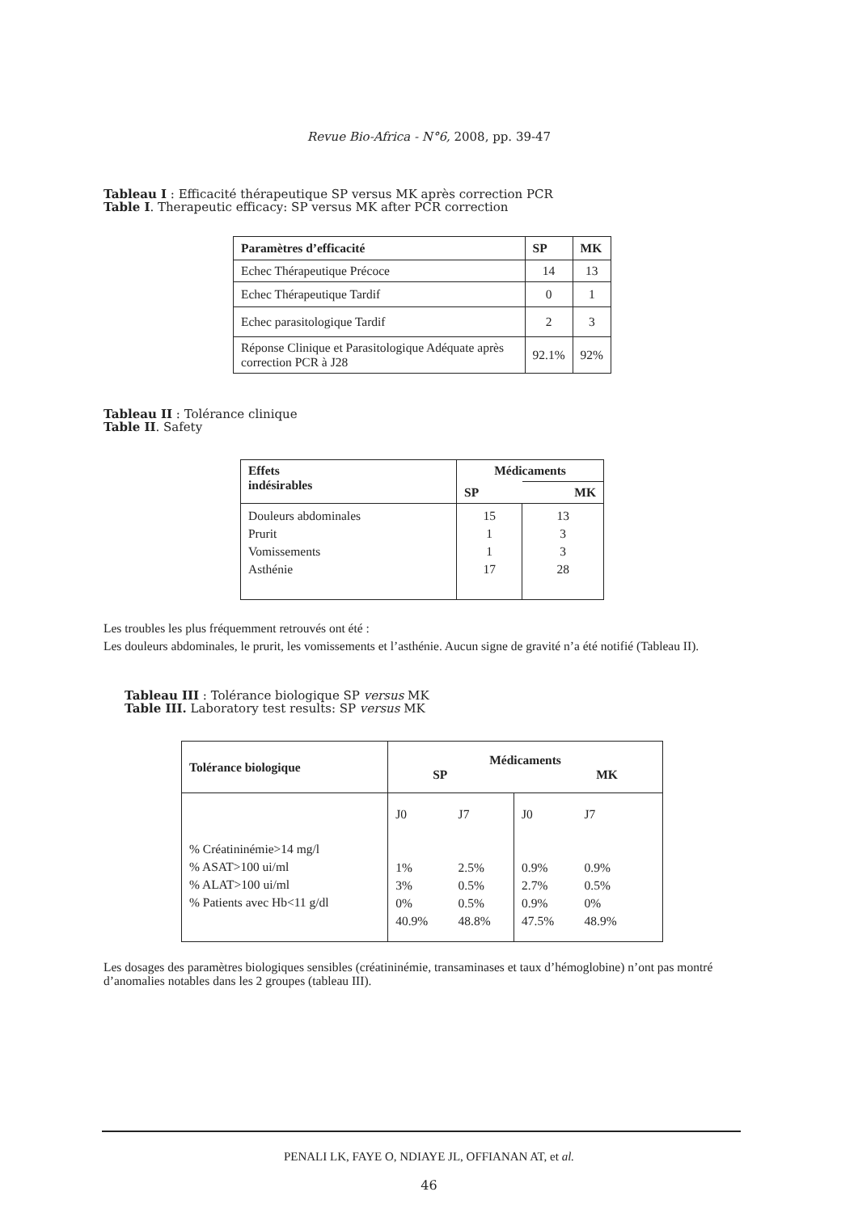Revue Bio-Africa - N°6, 2008, pp. 39-47
Tableau I : Efficacité thérapeutique SP versus MK après correction PCR
Table I. Therapeutic efficacy: SP versus MK after PCR correction
| Paramètres d’efficacité | SP | MK |
| --- | --- | --- |
| Echec Thérapeutique Précoce | 14 | 13 |
| Echec Thérapeutique Tardif | 0 | 1 |
| Echec parasitologique Tardif | 2 | 3 |
| Réponse Clinique et Parasitologique Adéquate après correction PCR à J28 | 92.1% | 92% |
Tableau II : Tolérance clinique
Table II. Safety
| Effets indésirables | Médicaments | |
| --- | --- | --- |
| | SP | MK |
| Douleurs abdominales Prurit Vomissements Asthénie | 15 1 1 17 | 13 3 3 28 |
Les troubles les plus fréquemment retrouvés ont été :
Les douleurs abdominales, le prurit, les vomissements et l’asthénie. Aucun signe de gravité n’a été notifié (Tableau II).
Tableau III : Tolérance biologique SP versus MK
Table III. Laboratory test results: SP versus MK
| Tolérance biologique | Médicaments SP MK | | | |
| --- | --- | --- | --- | --- |
| % Créatininémie>14 mg/l % ASAT>100 ui/ml % ALAT>100 ui/ml % Patients avec Hb<11 g/dl | J0 1% 3% 0% 40.9% | J7 2.5% 0.5% 0.5% 48.8% | J0 0.9% 2.7% 0.9% 47.5% | J7 0.9% 0.5% 0% 48.9% |
Les dosages des paramètres biologiques sensibles (créatininémie, transaminases et taux d’hémoglobine) n’ont pas montré d’anomalies notables dans les 2 groupes (tableau III).
PENALI LK, FAYE O, NDIAYE JL, OFFIANAN AT, et al.
46